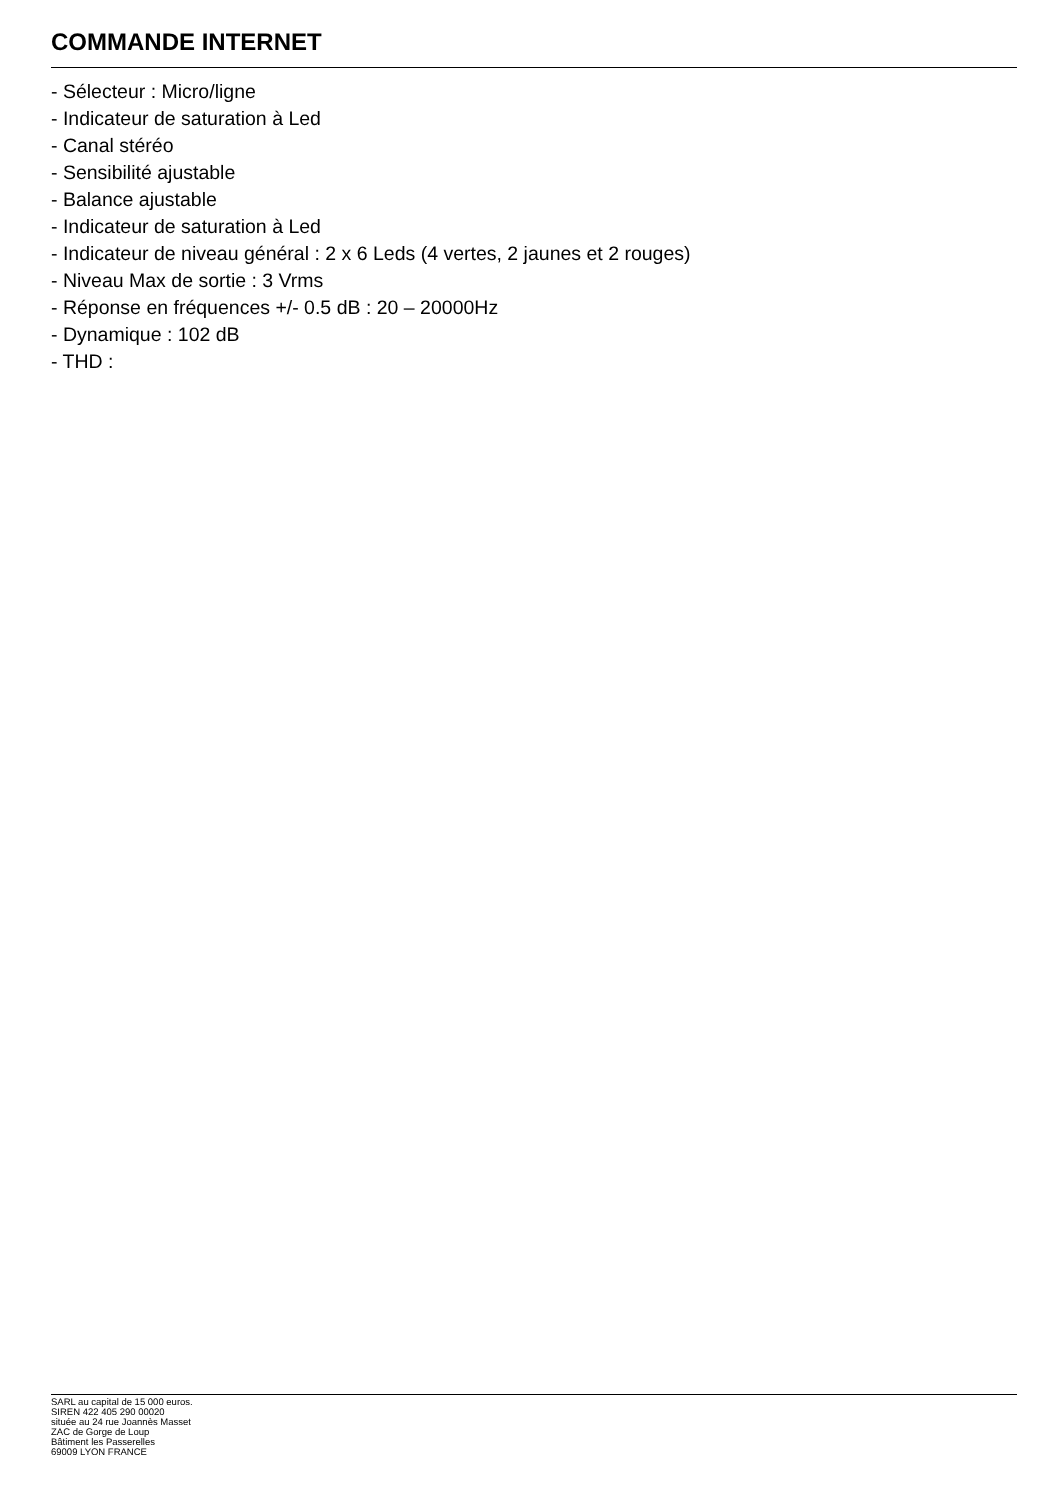COMMANDE INTERNET
- Sélecteur : Micro/ligne
- Indicateur de saturation à Led
- Canal stéréo
- Sensibilité ajustable
- Balance ajustable
- Indicateur de saturation à Led
- Indicateur de niveau général : 2 x 6 Leds (4 vertes, 2 jaunes et 2 rouges)
- Niveau Max de sortie : 3 Vrms
- Réponse en fréquences +/- 0.5 dB : 20 – 20000Hz
- Dynamique : 102 dB
- THD :
SARL au capital de 15 000 euros.
SIREN 422 405 290 00020
située au 24 rue Joannès Masset
ZAC de Gorge de Loup
Bâtiment les Passerelles
69009 LYON FRANCE